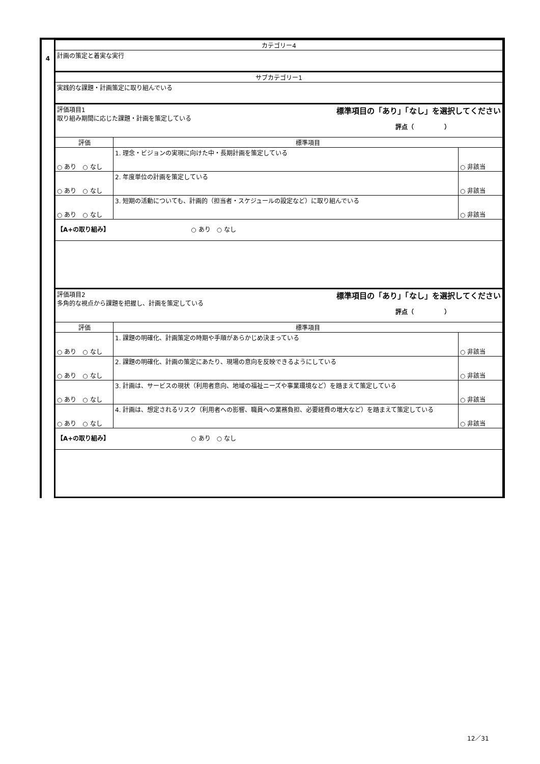4
| カテゴリー4 | | |
| 計画の策定と着実な実行 | | |
| サブカテゴリー1 | | |
| 実践的な課題・計画策定に取り組んでいる | | |
| 評価項目1 標準項目の「あり」「なし」を選択してください 取り組み期間に応じた課題・計画を策定している 評点（ ） | | |
| 評価 | 標準項目 | |
| ○ あり ○ なし | 1. 理念・ビジョンの実現に向けた中・長期計画を策定している | ○ 非該当 |
| ○ あり ○ なし | 2. 年度単位の計画を策定している | ○ 非該当 |
| ○ あり ○ なし | 3. 短期の活動についても、計画的（担当者・スケジュールの設定など）に取り組んでいる | ○ 非該当 |
| 【A+の取り組み】 ○ あり ○ なし | | |
| 評価項目2 標準項目の「あり」「なし」を選択してください 多角的な視点から課題を把握し、計画を策定している 評点（ ） | | |
| 評価 | 標準項目 | |
| ○ あり ○ なし | 1. 課題の明確化、計画策定の時期や手順があらかじめ決まっている | ○ 非該当 |
| ○ あり ○ なし | 2. 課題の明確化、計画の策定にあたり、現場の意向を反映できるようにしている | ○ 非該当 |
| ○ あり ○ なし | 3. 計画は、サービスの現状（利用者意向、地域の福祉ニーズや事業環境など）を踏まえて策定している | ○ 非該当 |
| ○ あり ○ なし | 4. 計画は、想定されるリスク（利用者への影響、職員への業務負担、必要経費の増大など）を踏まえて策定している | ○ 非該当 |
| 【A+の取り組み】 ○ あり ○ なし | | |
12／31